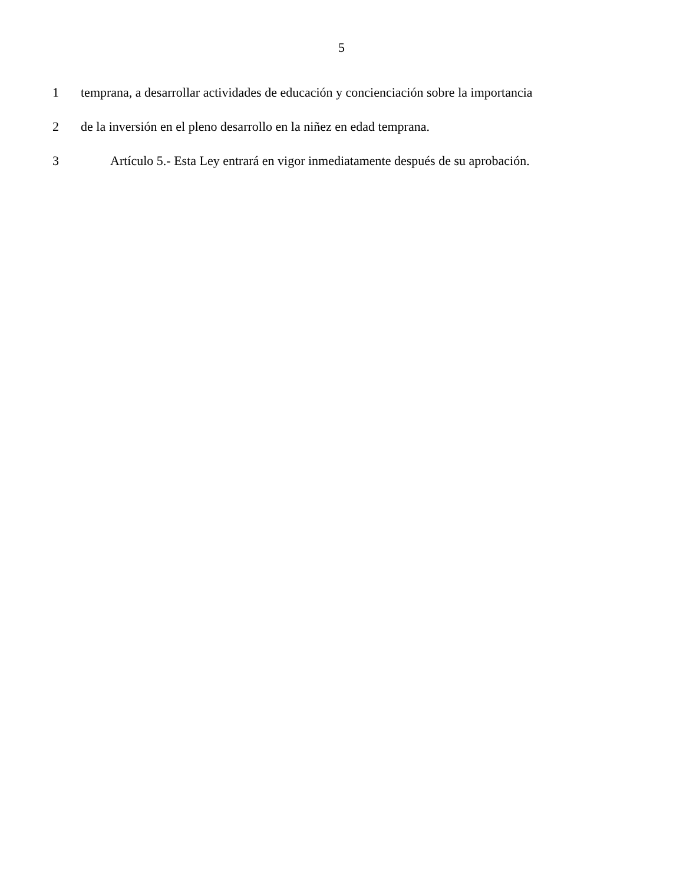5
1 temprana, a desarrollar actividades de educación y concienciación sobre la importancia
2 de la inversión en el pleno desarrollo en la niñez en edad temprana.
3 Artículo 5.- Esta Ley entrará en vigor inmediatamente después de su aprobación.